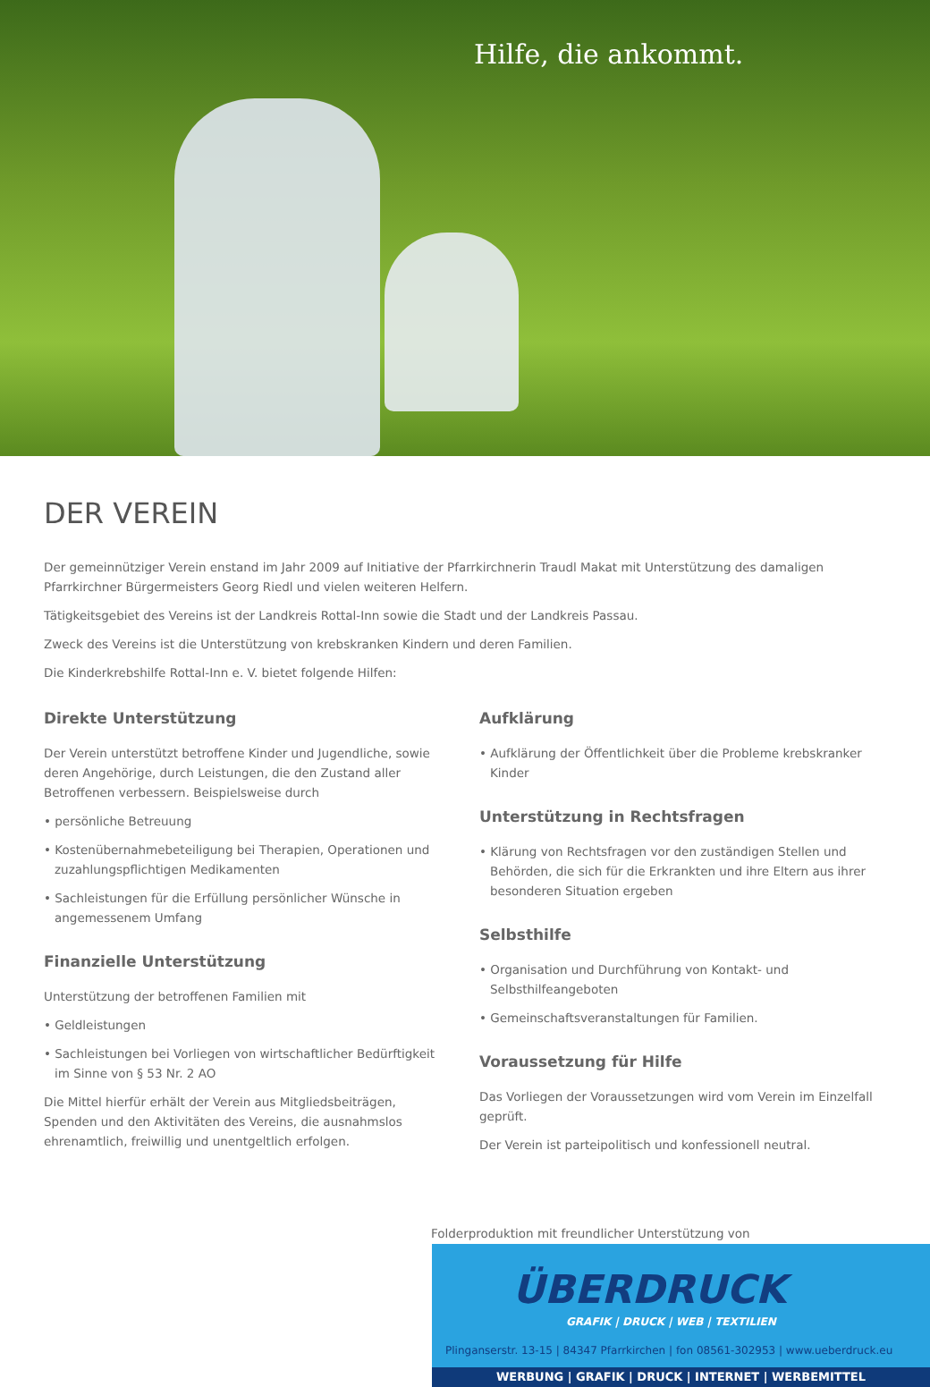Hilfe, die ankommt.
DER VEREIN
Der gemeinnütziger Verein enstand im Jahr 2009 auf Initiative der Pfarrkirchnerin Traudl Makat mit Unterstützung des damaligen Pfarrkirchner Bürgermeisters Georg Riedl und vielen weiteren Helfern.
Tätigkeitsgebiet des Vereins ist der Landkreis Rottal-Inn sowie die Stadt und der Landkreis Passau.
Zweck des Vereins ist die Unterstützung von krebskranken Kindern und deren Familien.
Die Kinderkrebshilfe Rottal-Inn e. V. bietet folgende Hilfen:
Direkte Unterstützung
Der Verein unterstützt betroffene Kinder und Jugendliche, sowie deren Angehörige, durch Leistungen, die den Zustand aller Betroffenen verbessern. Beispielsweise durch
• persönliche Betreuung
• Kostenübernahmebeteiligung bei Therapien, Operationen und zuzahlungspflichtigen Medikamenten
• Sachleistungen für die Erfüllung persönlicher Wünsche in angemessenem Umfang
Finanzielle Unterstützung
Unterstützung der betroffenen Familien mit
• Geldleistungen
• Sachleistungen bei Vorliegen von wirtschaftlicher Bedürftigkeit im Sinne von § 53 Nr. 2 AO
Die Mittel hierfür erhält der Verein aus Mitgliedsbeiträgen, Spenden und den Aktivitäten des Vereins, die ausnahmslos ehrenamtlich, freiwillig und unentgeltlich erfolgen.
Aufklärung
• Aufklärung der Öffentlichkeit über die Probleme krebskranker Kinder
Unterstützung in Rechtsfragen
• Klärung von Rechtsfragen vor den zuständigen Stellen und Behörden, die sich für die Erkrankten und ihre Eltern aus ihrer besonderen Situation ergeben
Selbsthilfe
• Organisation und Durchführung von Kontakt- und Selbsthilfeangeboten
• Gemeinschaftsveranstaltungen für Familien.
Voraussetzung für Hilfe
Das Vorliegen der Voraussetzungen wird vom Verein im Einzelfall geprüft.
Der Verein ist parteipolitisch und konfessionell neutral.
Folderproduktion mit freundlicher Unterstützung von
ÜBERDRUCK
GRAFIK | DRUCK | WEB | TEXTILIEN
Plinganserstr. 13-15 | 84347 Pfarrkirchen | fon 08561-302953 | www.ueberdruck.eu
WERBUNG | GRAFIK | DRUCK | INTERNET | WERBEMITTEL